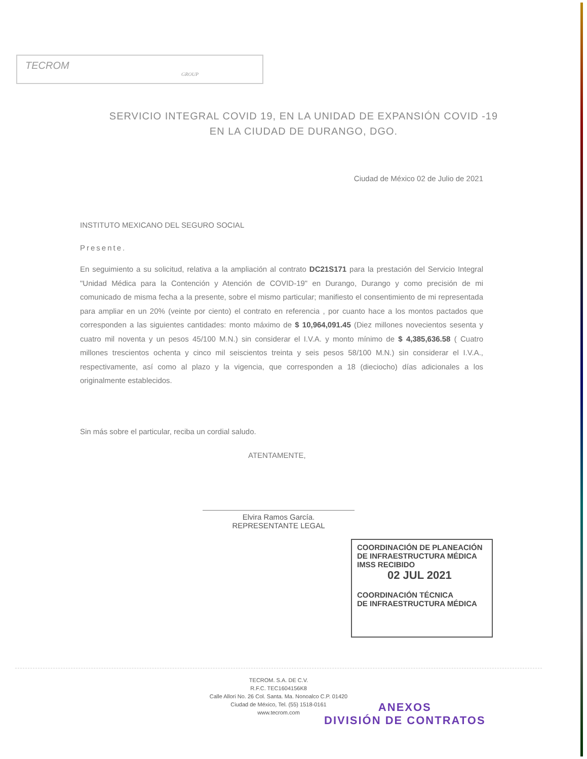TECROM
GROUP
SERVICIO INTEGRAL COVID 19, EN LA UNIDAD DE EXPANSIÓN COVID -19
EN LA CIUDAD DE DURANGO, DGO.
Ciudad de México 02 de Julio de 2021
INSTITUTO MEXICANO DEL SEGURO SOCIAL
Presente.
En seguimiento a su solicitud, relativa a la ampliación al contrato DC21S171 para la prestación del Servicio Integral "Unidad Médica para la Contención y Atención de COVID-19" en Durango, Durango y como precisión de mi comunicado de misma fecha a la presente, sobre el mismo particular; manifiesto el consentimiento de mi representada para ampliar en un 20% (veinte por ciento) el contrato en referencia , por cuanto hace a los montos pactados que corresponden a las siguientes cantidades: monto máximo de $ 10,964,091.45 (Diez millones novecientos sesenta y cuatro mil noventa y un pesos 45/100 M.N.) sin considerar el I.V.A. y monto mínimo de $ 4,385,636.58 ( Cuatro millones trescientos ochenta y cinco mil seiscientos treinta y seis pesos 58/100 M.N.) sin considerar el I.V.A., respectivamente, así como al plazo y la vigencia, que corresponden a 18 (dieciocho) días adicionales a los originalmente establecidos.
Sin más sobre el particular, reciba un cordial saludo.
ATENTAMENTE,
Elvira Ramos García.
REPRESENTANTE LEGAL
COORDINACIÓN DE PLANEACIÓN
DE INFRAESTRUCTURA MÉDICA
IMSS RECIBIDO
02 JUL 2021
COORDINACIÓN TÉCNICA
DE INFRAESTRUCTURA MÉDICA
TECROM. S.A. DE C.V.
R.F.C. TEC1604156K8
Calle Allori No. 26 Col. Santa. Ma. Nonoalco C.P. 01420
Ciudad de México, Tel. (55) 1518-0161
www.tecrom.com
ANEXOS
DIVISIÓN DE CONTRATOS